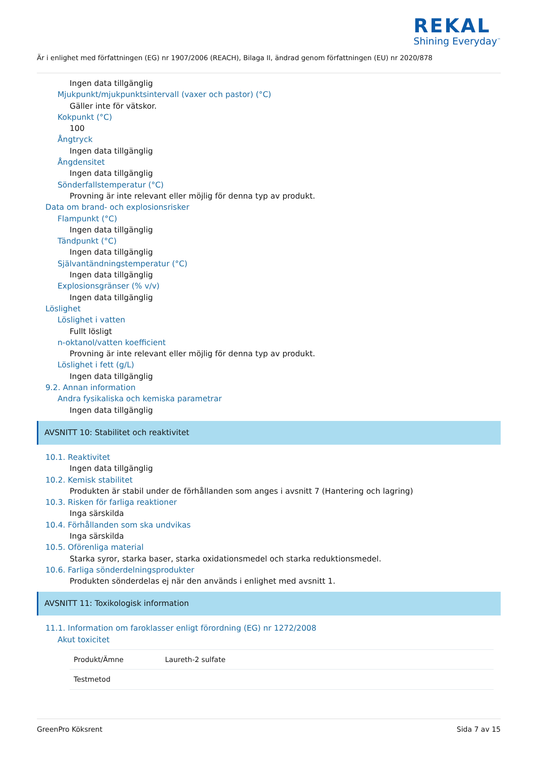REKAL
Shining Everyday<sup>™</sup>
Är i enlighet med författningen (EG) nr 1907/2006 (REACH), Bilaga II, ändrad genom författningen (EU) nr 2020/878
Ingen data tillgänglig
Mjukpunkt/mjukpunktsintervall (vaxer och pastor) (°C)
Gäller inte för vätskor.
Kokpunkt (°C)
100
Ångtryck
Ingen data tillgänglig
Ångdensitet
Ingen data tillgänglig
Sönderfallstemperatur (°C)
Provning är inte relevant eller möjlig för denna typ av produkt.
Data om brand- och explosionsrisker
Flampunkt (°C)
Ingen data tillgänglig
Tändpunkt (°C)
Ingen data tillgänglig
Självantändningstemperatur (°C)
Ingen data tillgänglig
Explosionsgränser (% v/v)
Ingen data tillgänglig
Löslighet
Löslighet i vatten
Fullt lösligt
n-oktanol/vatten koefficient
Provning är inte relevant eller möjlig för denna typ av produkt.
Löslighet i fett (g/L)
Ingen data tillgänglig
9.2. Annan information
Andra fysikaliska och kemiska parametrar
Ingen data tillgänglig
AVSNITT 10: Stabilitet och reaktivitet
10.1. Reaktivitet
Ingen data tillgänglig
10.2. Kemisk stabilitet
Produkten är stabil under de förhållanden som anges i avsnitt 7 (Hantering och lagring)
10.3. Risken för farliga reaktioner
Inga särskilda
10.4. Förhållanden som ska undvikas
Inga särskilda
10.5. Oförenliga material
Starka syror, starka baser, starka oxidationsmedel och starka reduktionsmedel.
10.6. Farliga sönderdelningsprodukter
Produkten sönderdelas ej när den används i enlighet med avsnitt 1.
AVSNITT 11: Toxikologisk information
11.1. Information om faroklasser enligt förordning (EG) nr 1272/2008
Akut toxicitet
| Produkt/Ämne | Laureth-2 sulfate |
| Testmetod | |
GreenPro Köksrent Sida 7 av 15